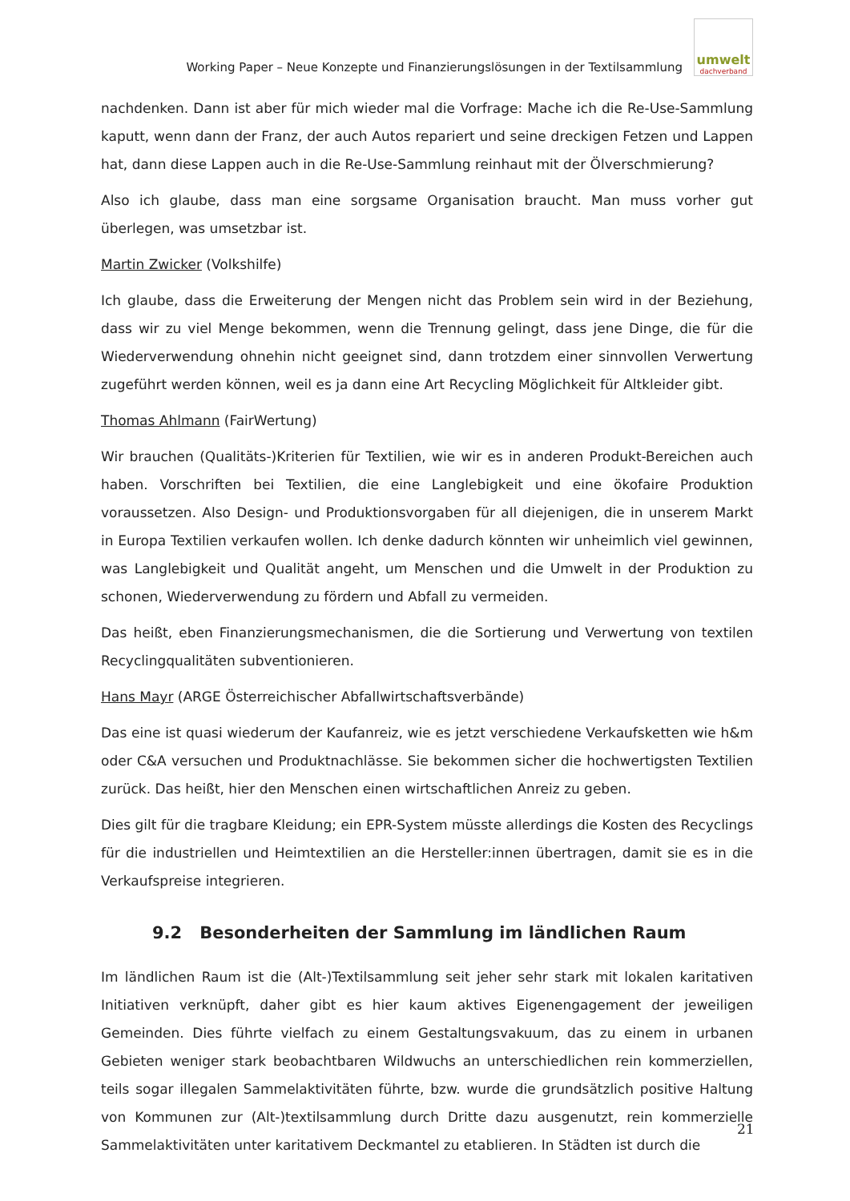Working Paper – Neue Konzepte und Finanzierungslösungen in der Textilsammlung
umwelt
dachverband
nachdenken. Dann ist aber für mich wieder mal die Vorfrage: Mache ich die Re-Use-Sammlung kaputt, wenn dann der Franz, der auch Autos repariert und seine dreckigen Fetzen und Lappen hat, dann diese Lappen auch in die Re-Use-Sammlung reinhaut mit der Ölverschmierung?
Also ich glaube, dass man eine sorgsame Organisation braucht. Man muss vorher gut überlegen, was umsetzbar ist.
Martin Zwicker (Volkshilfe)
Ich glaube, dass die Erweiterung der Mengen nicht das Problem sein wird in der Beziehung, dass wir zu viel Menge bekommen, wenn die Trennung gelingt, dass jene Dinge, die für die Wiederverwendung ohnehin nicht geeignet sind, dann trotzdem einer sinnvollen Verwertung zugeführt werden können, weil es ja dann eine Art Recycling Möglichkeit für Altkleider gibt.
Thomas Ahlmann (FairWertung)
Wir brauchen (Qualitäts-)Kriterien für Textilien, wie wir es in anderen Produkt-Bereichen auch haben. Vorschriften bei Textilien, die eine Langlebigkeit und eine ökofaire Produktion voraussetzen. Also Design- und Produktionsvorgaben für all diejenigen, die in unserem Markt in Europa Textilien verkaufen wollen. Ich denke dadurch könnten wir unheimlich viel gewinnen, was Langlebigkeit und Qualität angeht, um Menschen und die Umwelt in der Produktion zu schonen, Wiederverwendung zu fördern und Abfall zu vermeiden.
Das heißt, eben Finanzierungsmechanismen, die die Sortierung und Verwertung von textilen Recyclingqualitäten subventionieren.
Hans Mayr (ARGE Österreichischer Abfallwirtschaftsverbände)
Das eine ist quasi wiederum der Kaufanreiz, wie es jetzt verschiedene Verkaufsketten wie h&m oder C&A versuchen und Produktnachlässe. Sie bekommen sicher die hochwertigsten Textilien zurück. Das heißt, hier den Menschen einen wirtschaftlichen Anreiz zu geben.
Dies gilt für die tragbare Kleidung; ein EPR-System müsste allerdings die Kosten des Recyclings für die industriellen und Heimtextilien an die Hersteller:innen übertragen, damit sie es in die Verkaufspreise integrieren.
9.2 Besonderheiten der Sammlung im ländlichen Raum
Im ländlichen Raum ist die (Alt-)Textilsammlung seit jeher sehr stark mit lokalen karitativen Initiativen verknüpft, daher gibt es hier kaum aktives Eigenengagement der jeweiligen Gemeinden. Dies führte vielfach zu einem Gestaltungsvakuum, das zu einem in urbanen Gebieten weniger stark beobachtbaren Wildwuchs an unterschiedlichen rein kommerziellen, teils sogar illegalen Sammelaktivitäten führte, bzw. wurde die grundsätzlich positive Haltung von Kommunen zur (Alt-)textilsammlung durch Dritte dazu ausgenutzt, rein kommerzielle Sammelaktivitäten unter karitativem Deckmantel zu etablieren. In Städten ist durch die
21